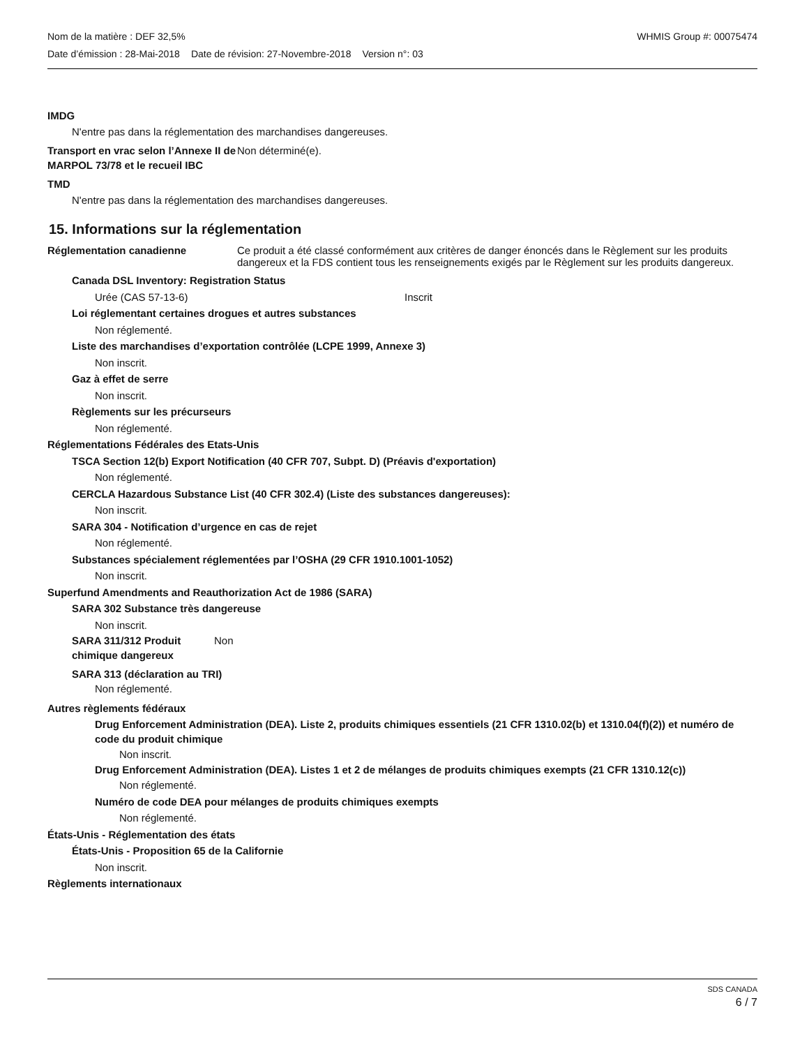Nom de la matière : DEF 32,5% WHMIS Group #: 00075474
Date d’émission : 28-Mai-2018 Date de révision: 27-Novembre-2018 Version n°: 03
IMDG
N'entre pas dans la réglementation des marchandises dangereuses.
Transport en vrac selon l’Annexe II de MARPOL 73/78 et le recueil IBC
Non déterminé(e).
TMD
N'entre pas dans la réglementation des marchandises dangereuses.
15. Informations sur la réglementation
Réglementation canadienne Ce produit a été classé conformément aux critères de danger énoncés dans le Règlement sur les produits dangereux et la FDS contient tous les renseignements exigés par le Règlement sur les produits dangereux.
Canada DSL Inventory: Registration Status
Urée (CAS 57-13-6) Inscrit
Loi réglementant certaines drogues et autres substances
Non réglementé.
Liste des marchandises d’exportation contrôlée (LCPE 1999, Annexe 3)
Non inscrit.
Gaz à effet de serre
Non inscrit.
Règlements sur les précurseurs
Non réglementé.
Réglementations Fédérales des Etats-Unis
TSCA Section 12(b) Export Notification (40 CFR 707, Subpt. D) (Préavis d'exportation)
Non réglementé.
CERCLA Hazardous Substance List (40 CFR 302.4) (Liste des substances dangereuses):
Non inscrit.
SARA 304 - Notification d’urgence en cas de rejet
Non réglementé.
Substances spécialement réglementées par l’OSHA (29 CFR 1910.1001-1052)
Non inscrit.
Superfund Amendments and Reauthorization Act de 1986 (SARA)
SARA 302 Substance très dangereuse
Non inscrit.
SARA 311/312 Produit chimique dangereux
Non
SARA 313 (déclaration au TRI)
Non réglementé.
Autres règlements fédéraux
Drug Enforcement Administration (DEA). Liste 2, produits chimiques essentiels (21 CFR 1310.02(b) et 1310.04(f)(2)) et numéro de code du produit chimique
Non inscrit.
Drug Enforcement Administration (DEA). Listes 1 et 2 de mélanges de produits chimiques exempts (21 CFR 1310.12(c))
Non réglementé.
Numéro de code DEA pour mélanges de produits chimiques exempts
Non réglementé.
États-Unis - Réglementation des états
États-Unis - Proposition 65 de la Californie
Non inscrit.
Règlements internationaux
SDS CANADA
6 / 7